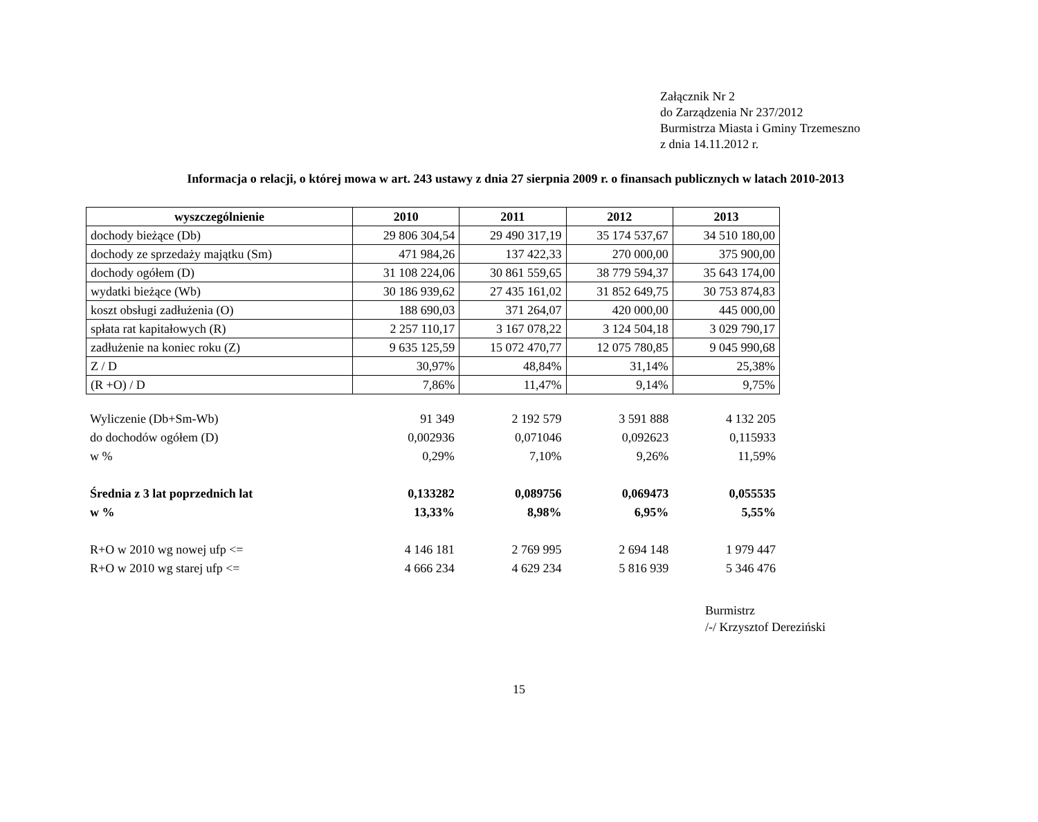Załącznik Nr 2
do Zarządzenia Nr 237/2012
Burmistrza Miasta i Gminy Trzemeszno
z dnia 14.11.2012 r.
Informacja o relacji, o której mowa w art. 243 ustawy z dnia 27 sierpnia 2009 r. o finansach publicznych w latach 2010-2013
| wyszczególnienie | 2010 | 2011 | 2012 | 2013 |
| --- | --- | --- | --- | --- |
| dochody bieżące (Db) | 29 806 304,54 | 29 490 317,19 | 35 174 537,67 | 34 510 180,00 |
| dochody ze sprzedaży majątku (Sm) | 471 984,26 | 137 422,33 | 270 000,00 | 375 900,00 |
| dochody ogółem (D) | 31 108 224,06 | 30 861 559,65 | 38 779 594,37 | 35 643 174,00 |
| wydatki bieżące (Wb) | 30 186 939,62 | 27 435 161,02 | 31 852 649,75 | 30 753 874,83 |
| koszt obsługi zadłużenia (O) | 188 690,03 | 371 264,07 | 420 000,00 | 445 000,00 |
| spłata rat kapitałowych (R) | 2 257 110,17 | 3 167 078,22 | 3 124 504,18 | 3 029 790,17 |
| zadłużenie na koniec roku (Z) | 9 635 125,59 | 15 072 470,77 | 12 075 780,85 | 9 045 990,68 |
| Z / D | 30,97% | 48,84% | 31,14% | 25,38% |
| (R +O) / D | 7,86% | 11,47% | 9,14% | 9,75% |
| Wyliczenie (Db+Sm-Wb) | 91 349 | 2 192 579 | 3 591 888 | 4 132 205 |
| do dochodów ogółem (D) | 0,002936 | 0,071046 | 0,092623 | 0,115933 |
| w % | 0,29% | 7,10% | 9,26% | 11,59% |
| Średnia z 3 lat poprzednich lat | 0,133282 | 0,089756 | 0,069473 | 0,055535 |
| w % | 13,33% | 8,98% | 6,95% | 5,55% |
| R+O w 2010 wg nowej ufp <= | 4 146 181 | 2 769 995 | 2 694 148 | 1 979 447 |
| R+O w 2010 wg starej ufp <= | 4 666 234 | 4 629 234 | 5 816 939 | 5 346 476 |
Burmistrz
/-/ Krzysztof Dereziński
15